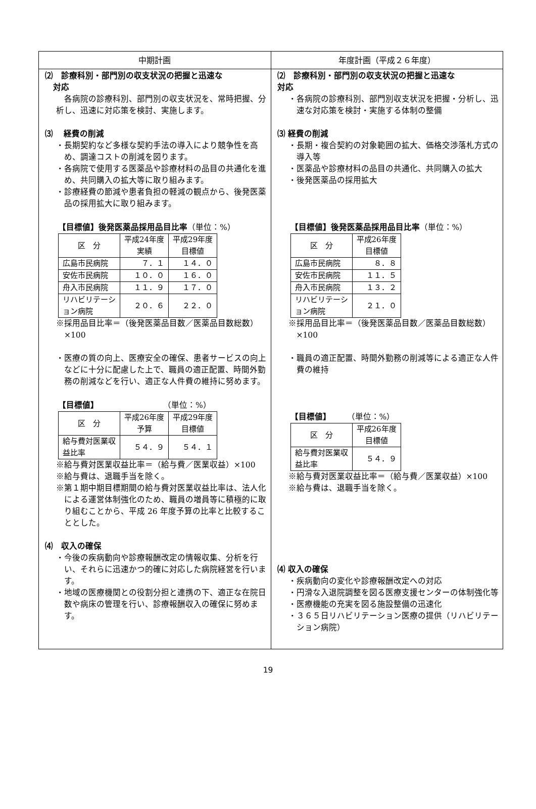| 中期計画 | 年度計画（平成２６年度） |
| --- | --- |
| ⑵ 診療科別・部門別の収支状況の把握と迅速な 対応 各病院の診療科別、部門別の収支状況を、常時把握、分析し、迅速に対応策を検討、実施します。 ⑶ 経費の削減 ・長期契約など多様な契約手法の導入により競争性を高め、調達コストの削減を図ります。 ・各病院で使用する医薬品や診療材料の品目の共通化を進め、共同購入の拡大等に取り組みます。 ・診療経費の節減や患者負担の軽減の観点から、後発医薬品の採用拡大に取り組みます。 【目標値】後発医薬品採用品目比率 （単位：%） / 区 分 / 平成24年度 実績 / 平成29年度 目標値 / / 広島市民病院 / ７．１ / １４．０ / / 安佐市民病院 / １０．０ / １６．０ / / 舟入市民病院 / １１．９ / １７．０ / / リハビリテーシ ョン病院 / ２０．６ / ２２．０ / ※採用品目比率＝（後発医薬品目数／医薬品目数総数）×100 ・医療の質の向上、医療安全の確保、患者サービスの向上などに十分に配慮した上で、職員の適正配置、時間外勤務の削減などを行い、適正な人件費の維持に努めます。 【目標値】 （単位：%） / 区 分 / 平成26年度 予算 / 平成29年度 目標値 / / 給与費対医業収 益比率 / ５４．９ / ５４．１ / ※給与費対医業収益比率＝（給与費／医業収益）×100 ※給与費は、退職手当を除く。 ※第１期中期目標期間の給与費対医業収益比率は、法人化による運営体制強化のため、職員の増員等に積極的に取り組むことから、平成 26 年度予算の比率と比較することとした。 ⑷ 収入の確保 ・今後の疾病動向や診療報酬改定の情報収集、分析を行い、それらに迅速かつ的確に対応した病院経営を行います。 ・地域の医療機関との役割分担と連携の下、適正な在院日数や病床の管理を行い、診療報酬収入の確保に努めます。 | ⑵ 診療科別・部門別の収支状況の把握と迅速な 対応 ・各病院の診療科別、部門別収支状況を把握・分析し、迅速な対応策を検討・実施する体制の整備 ⑶ 経費の削減 ・長期・複合契約の対象範囲の拡大、価格交渉落札方式の導入等 ・医薬品や診療材料の品目の共通化、共同購入の拡大 ・後発医薬品の採用拡大 【目標値】後発医薬品採用品目比率 （単位：%） / 区 分 / 平成26年度 目標値 / / 広島市民病院 / ８．８ / / 安佐市民病院 / １１．５ / / 舟入市民病院 / １３．２ / / リハビリテーシ ョン病院 / ２１．０ / ※採用品目比率＝（後発医薬品目数／医薬品目数総数）×100 ・職員の適正配置、時間外勤務の削減等による適正な人件費の維持 【目標値】 （単位：%） / 区 分 / 平成26年度 目標値 / / 給与費対医業収 益比率 / ５４．９ / ※給与費対医業収益比率＝（給与費／医業収益）×100 ※給与費は、退職手当を除く。 ⑷ 収入の確保 ・疾病動向の変化や診療報酬改定への対応 ・円滑な入退院調整を図る医療支援センターの体制強化等 ・医療機能の充実を図る施設整備の迅速化 ・３６５日リハビリテーション医療の提供（リハビリテーション病院） |
19